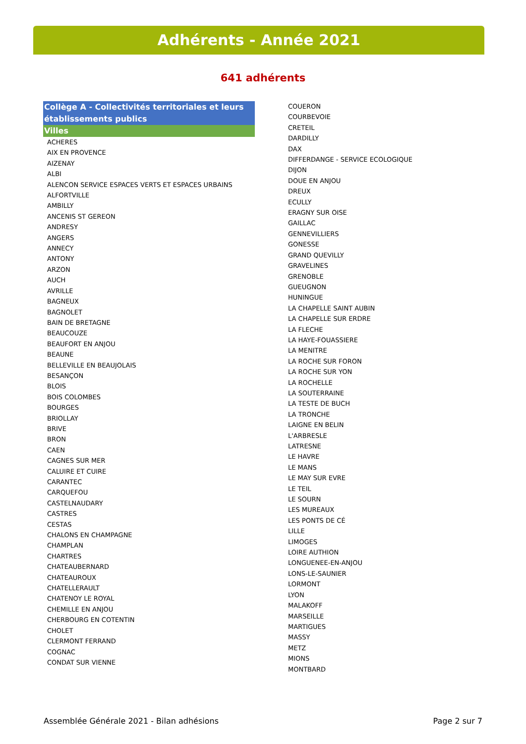Adhérents - Année 2021
641 adhérents
Collège A - Collectivités territoriales et leurs établissements publics
Villes
ACHERES
AIX EN PROVENCE
AIZENAY
ALBI
ALENCON SERVICE ESPACES VERTS ET ESPACES URBAINS
ALFORTVILLE
AMBILLY
ANCENIS ST GEREON
ANDRESY
ANGERS
ANNECY
ANTONY
ARZON
AUCH
AVRILLE
BAGNEUX
BAGNOLET
BAIN DE BRETAGNE
BEAUCOUZE
BEAUFORT EN ANJOU
BEAUNE
BELLEVILLE EN BEAUJOLAIS
BESANÇON
BLOIS
BOIS COLOMBES
BOURGES
BRIOLLAY
BRIVE
BRON
CAEN
CAGNES SUR MER
CALUIRE ET CUIRE
CARANTEC
CARQUEFOU
CASTELNAUDARY
CASTRES
CESTAS
CHALONS EN CHAMPAGNE
CHAMPLAN
CHARTRES
CHATEAUBERNARD
CHATEAUROUX
CHATELLERAULT
CHATENOY LE ROYAL
CHEMILLE EN ANJOU
CHERBOURG EN COTENTIN
CHOLET
CLERMONT FERRAND
COGNAC
CONDAT SUR VIENNE
COUERON
COURBEVOIE
CRETEIL
DARDILLY
DAX
DIFFERDANGE - SERVICE ECOLOGIQUE
DIJON
DOUE EN ANJOU
DREUX
ECULLY
ERAGNY SUR OISE
GAILLAC
GENNEVILLIERS
GONESSE
GRAND QUEVILLY
GRAVELINES
GRENOBLE
GUEUGNON
HUNINGUE
LA CHAPELLE SAINT AUBIN
LA CHAPELLE SUR ERDRE
LA FLECHE
LA HAYE-FOUASSIERE
LA MENITRE
LA ROCHE SUR FORON
LA ROCHE SUR YON
LA ROCHELLE
LA SOUTERRAINE
LA TESTE DE BUCH
LA TRONCHE
LAIGNE EN BELIN
L'ARBRESLE
LATRESNE
LE HAVRE
LE MANS
LE MAY SUR EVRE
LE TEIL
LE SOURN
LES MUREAUX
LES PONTS DE CÉ
LILLE
LIMOGES
LOIRE AUTHION
LONGUENEE-EN-ANJOU
LONS-LE-SAUNIER
LORMONT
LYON
MALAKOFF
MARSEILLE
MARTIGUES
MASSY
METZ
MIONS
MONTBARD
Assemblée Générale 2021 - Bilan adhésions
Page 2 sur 7